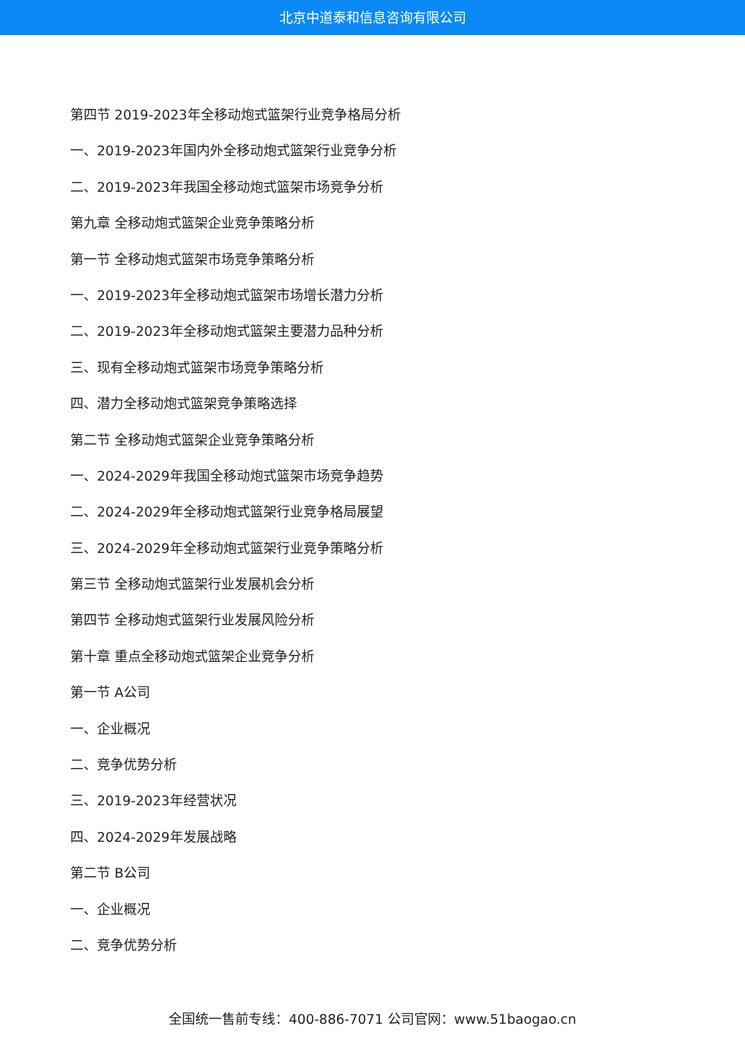北京中道泰和信息咨询有限公司
第四节 2019-2023年全移动炮式篮架行业竞争格局分析
一、2019-2023年国内外全移动炮式篮架行业竞争分析
二、2019-2023年我国全移动炮式篮架市场竞争分析
第九章 全移动炮式篮架企业竞争策略分析
第一节 全移动炮式篮架市场竞争策略分析
一、2019-2023年全移动炮式篮架市场增长潜力分析
二、2019-2023年全移动炮式篮架主要潜力品种分析
三、现有全移动炮式篮架市场竞争策略分析
四、潜力全移动炮式篮架竞争策略选择
第二节 全移动炮式篮架企业竞争策略分析
一、2024-2029年我国全移动炮式篮架市场竞争趋势
二、2024-2029年全移动炮式篮架行业竞争格局展望
三、2024-2029年全移动炮式篮架行业竞争策略分析
第三节 全移动炮式篮架行业发展机会分析
第四节 全移动炮式篮架行业发展风险分析
第十章 重点全移动炮式篮架企业竞争分析
第一节 A公司
一、企业概况
二、竞争优势分析
三、2019-2023年经营状况
四、2024-2029年发展战略
第二节 B公司
一、企业概况
二、竞争优势分析
全国统一售前专线：400-886-7071 公司官网：www.51baogao.cn